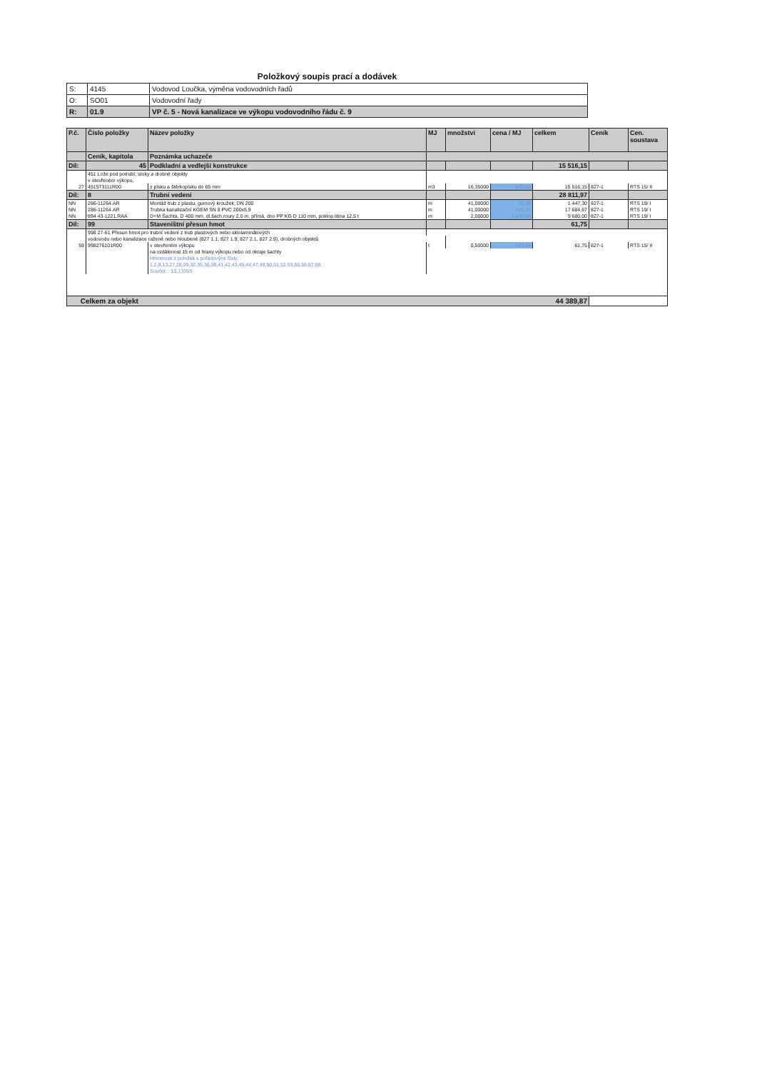Položkový soupis prací a dodávek
| S: | 4145 | Vodovod Loučka, výměna vodovodních řadů |
| O: | SO01 | Vodovodní řady |
| R: | 01.9 | VP č. 5 - Nová kanalizace ve výkopu vodovodního řádu č. 9 |
| P.č. | Číslo položky | Název položky | MJ | množství | cena / MJ | celkem | Ceník | Cen. soustava |
| --- | --- | --- | --- | --- | --- | --- | --- | --- |
| | Ceník, kapitola | Poznámka uchazeče | | | | | | |
| Díl: | 45 | Podkladní a vedlejší konstrukce | | | | 15 516,15 | | |
| | 451 Lože pod potrubí, stoky a drobné objekty | | | | | | | |
| | v otevřeném výkopu, | | | | | | | |
| 27 | 451573111R00 | z písku a štěrkopísku do 65 mm | m3 | 16,35000 | 949,00 | 15 516,15 | 827-1 | RTS 15/ II |
| Díl: | 8 | Trubní vedení | | | | 28 811,97 | | |
| NN | 286-11264.AR | Montáž trub z plastu, gumový kroužek, DN 200 | m | 41,00000 | 35,30 | 1 447,30 | 827-1 | RTS 19/ I |
| NN | 286-11264.AR | Trubka kanalizační KGEM SN 8 PVC 200x5,9 | m | 41,00000 | 431,33 | 17 684,67 | 827-1 | RTS 19/ I |
| NN | 894 43-1221.RAA | D+M Šachta, D 400 mm, dl.šach.roury 2,0 m, přímá, dno PP KG D 110 mm, poklop litina 12,5 t | m | 2,00000 | 4 840,00 | 9 680,00 | 827-1 | RTS 19/ I |
| Díl: | 99 | Staveništní přesun hmot | | | | 61,75 | | |
| | 998 27-61 Přesun hmot pro trubní vedení z trub plastových nebo sklolaminátových | | | | | | | |
| | vodovodu nebo kanalizace ražené nebo hloubené (827 1.1, 827 1.9, 827 2.1, 827 2.9), drobných objektů | | | | | | | |
| 59 | 998276101R00 | v otevřeném výkopu | t | 0,50000 | 123,50 | 61,75 | 827-1 | RTS 15/ II |
| | | na vzdálenost 15 m od hrany výkopu nebo od okraje šachty | | | | | | |
| | | Hmotnosti z položek s pořadovými čísly: : | | | | | | |
| | | 1,2,8,13,27,28,29,32,35,36,38,41,42,43,45,46,47,49,50,51,52,53,55,56,57,58, : | | | | | | |
| | | Součet: : 10,13393 | | | | | | |
| Celkem za objekt 44 389,87 | | | | | | | | |